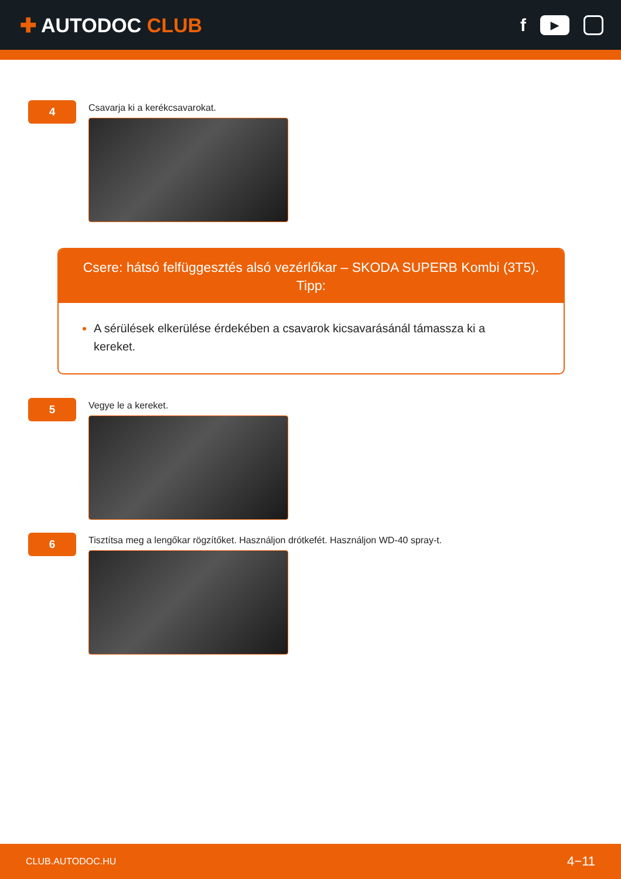✚ AUTODOC CLUB
f
▶
4
Csavarja ki a kerékcsavarokat.
Csere: hátsó felfüggesztés alsó vezérlőkar – SKODA SUPERB Kombi (3T5). Tipp:
A sérülések elkerülése érdekében a csavarok kicsavarásánál támassza ki a kereket.
5
Vegye le a kereket.
6
Tisztítsa meg a lengőkar rögzítőket. Használjon drótkefét. Használjon WD-40 spray-t.
CLUB.AUTODOC.HU 4−11